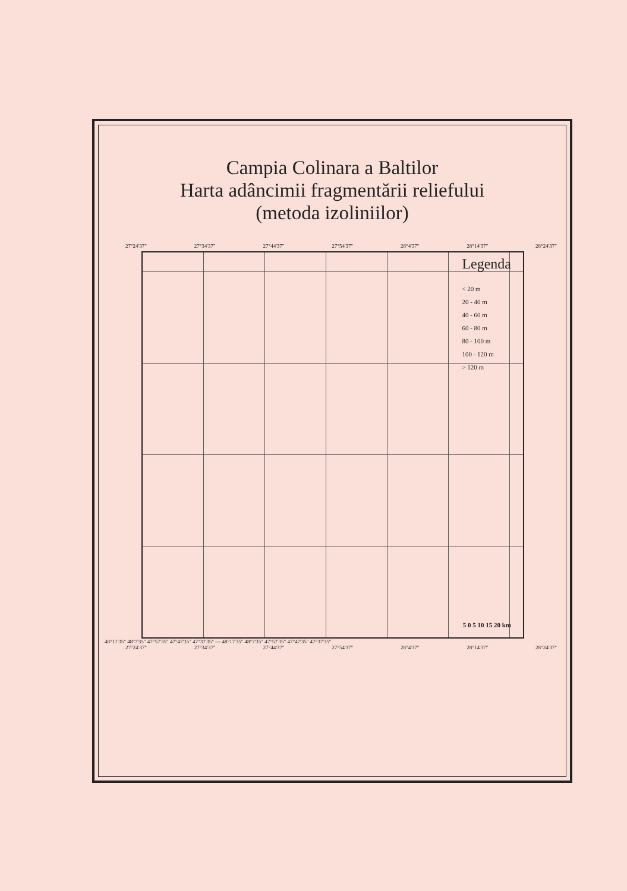Campia Colinara a Baltilor
Harta adâncimii fragmentării reliefului
(metoda izoliniilor)
27°24'37" 27°34'37" 27°44'37" 27°54'37" 28°4'37" 28°14'37" 28°24'37"
Legenda
< 20 m
20 - 40 m
40 - 60 m
60 - 80 m
80 - 100 m
100 - 120 m
> 120 m
5 0 5 10 15 20 km
48°17'35" 48°7'35" 47°57'35" 47°47'35" 47°37'35" — 48°17'35" 48°7'35" 47°57'35" 47°47'35" 47°37'35"
27°24'37" 27°34'37" 27°44'37" 27°54'37" 28°4'37" 28°14'37" 28°24'37"